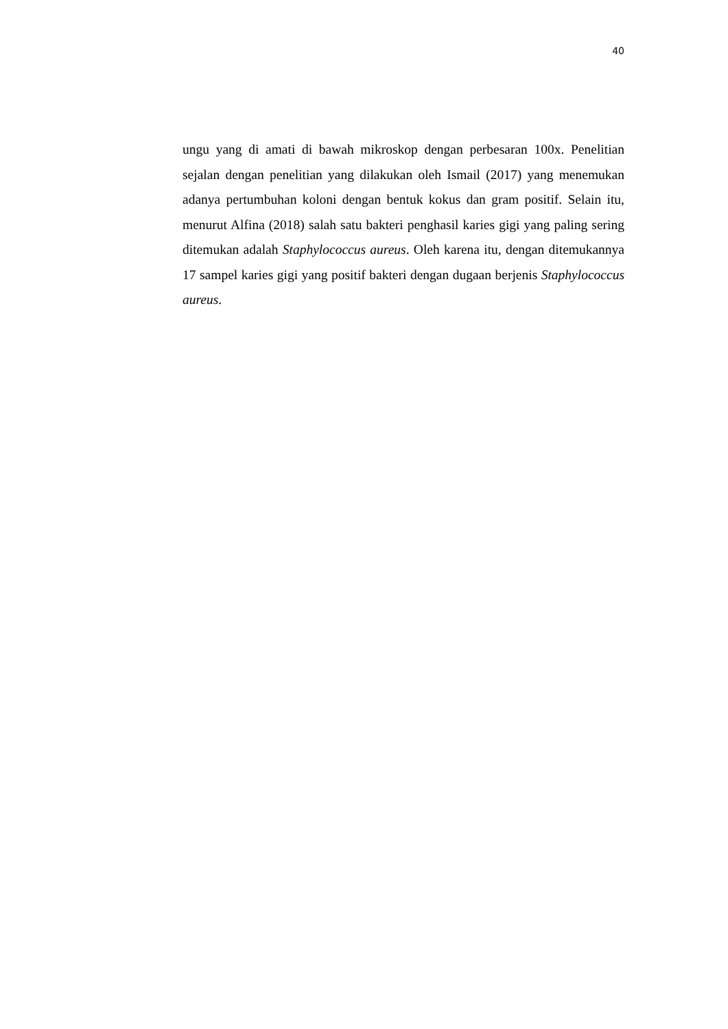40
ungu yang di amati di bawah mikroskop dengan perbesaran 100x. Penelitian sejalan dengan penelitian yang dilakukan oleh Ismail (2017) yang menemukan adanya pertumbuhan koloni dengan bentuk kokus dan gram positif. Selain itu, menurut Alfina (2018) salah satu bakteri penghasil karies gigi yang paling sering ditemukan adalah Staphylococcus aureus. Oleh karena itu, dengan ditemukannya 17 sampel karies gigi yang positif bakteri dengan dugaan berjenis Staphylococcus aureus.